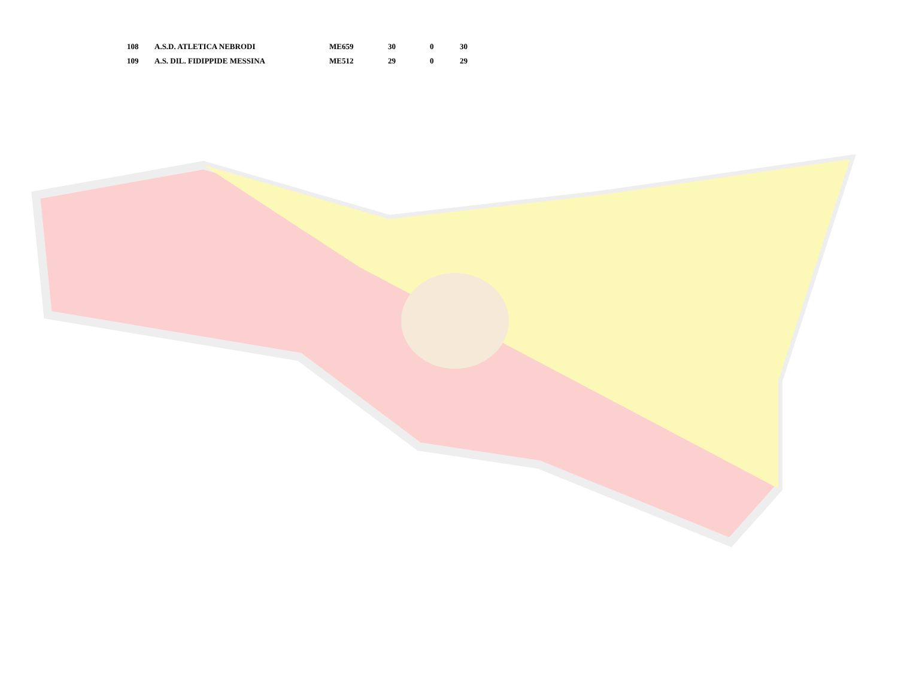| 108 | A.S.D. ATLETICA NEBRODI | ME659 | 30 | 0 | 30 |
| 109 | A.S. DIL. FIDIPPIDE MESSINA | ME512 | 29 | 0 | 29 |